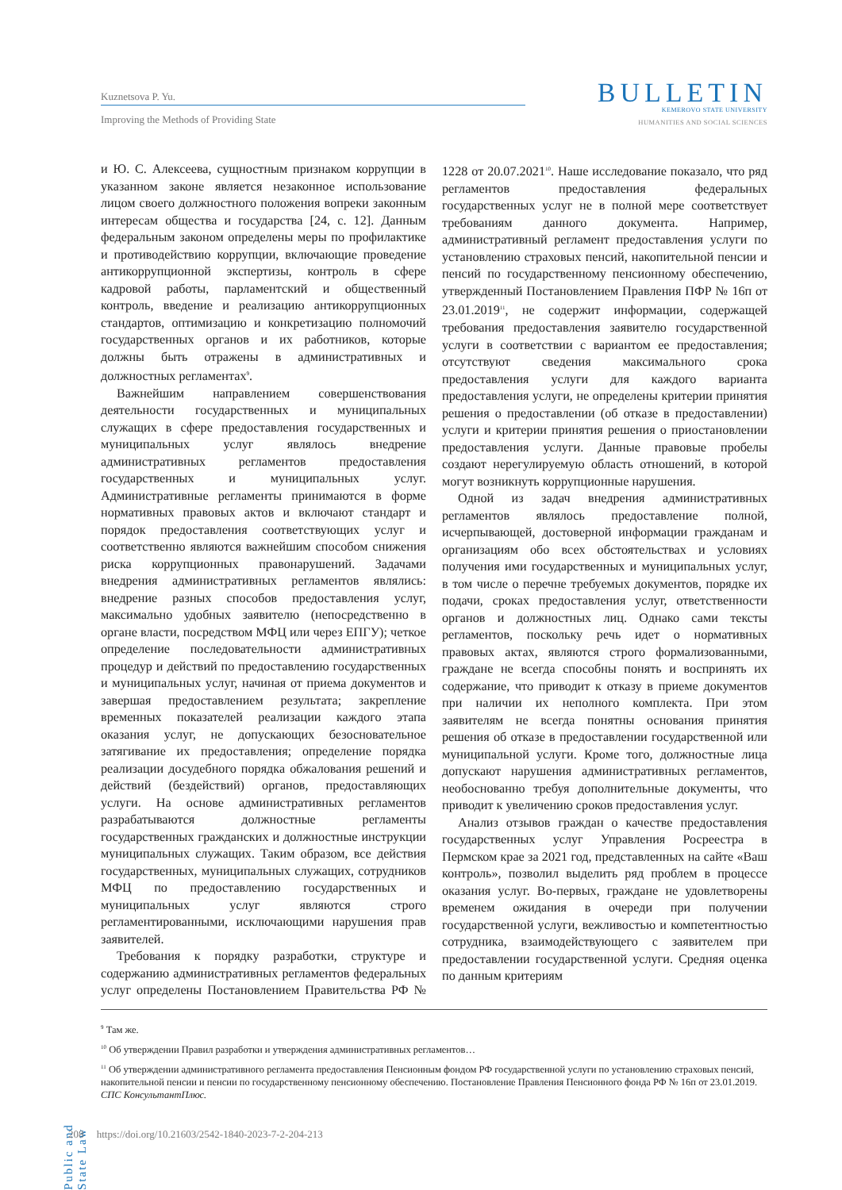Kuznetsova P. Yu.
Improving the Methods of Providing State
BULLETIN
KEMEROVO STATE UNIVERSITY
HUMANITIES AND SOCIAL SCIENCES
и Ю. С. Алексеева, сущностным признаком коррупции в указанном законе является незаконное использование лицом своего должностного положения вопреки законным интересам общества и государства [24, с. 12]. Данным федеральным законом определены меры по профилактике и противодействию коррупции, включающие проведение антикоррупционной экспертизы, контроль в сфере кадровой работы, парламентский и общественный контроль, введение и реализацию антикоррупционных стандартов, оптимизацию и конкретизацию полномочий государственных органов и их работников, которые должны быть отражены в административных и должностных регламентах<sup>9</sup>.
Важнейшим направлением совершенствования деятельности государственных и муниципальных служащих в сфере предоставления государственных и муниципальных услуг являлось внедрение административных регламентов предоставления государственных и муниципальных услуг. Административные регламенты принимаются в форме нормативных правовых актов и включают стандарт и порядок предоставления соответствующих услуг и соответственно являются важнейшим способом снижения риска коррупционных правонарушений. Задачами внедрения административных регламентов являлись: внедрение разных способов предоставления услуг, максимально удобных заявителю (непосредственно в органе власти, посредством МФЦ или через ЕПГУ); четкое определение последовательности административных процедур и действий по предоставлению государственных и муниципальных услуг, начиная от приема документов и завершая предоставлением результата; закрепление временных показателей реализации каждого этапа оказания услуг, не допускающих безосновательное затягивание их предоставления; определение порядка реализации досудебного порядка обжалования решений и действий (бездействий) органов, предоставляющих услуги. На основе административных регламентов разрабатываются должностные регламенты государственных гражданских и должностные инструкции муниципальных служащих. Таким образом, все действия государственных, муниципальных служащих, сотрудников МФЦ по предоставлению государственных и муниципальных услуг являются строго регламентированными, исключающими нарушения прав заявителей.
Требования к порядку разработки, структуре и содержанию административных регламентов федеральных услуг определены Постановлением Правительства РФ № 1228 от 20.07.2021<sup>10</sup>. Наше исследование показало, что ряд регламентов предоставления федеральных государственных услуг не в полной мере соответствует требованиям данного документа. Например, административный регламент предоставления услуги по установлению страховых пенсий, накопительной пенсии и пенсий по государственному пенсионному обеспечению, утвержденный Постановлением Правления ПФР № 16п от 23.01.2019<sup>11</sup>, не содержит информации, содержащей требования предоставления заявителю государственной услуги в соответствии с вариантом ее предоставления; отсутствуют сведения максимального срока предоставления услуги для каждого варианта предоставления услуги, не определены критерии принятия решения о предоставлении (об отказе в предоставлении) услуги и критерии принятия решения о приостановлении предоставления услуги. Данные правовые пробелы создают нерегулируемую область отношений, в которой могут возникнуть коррупционные нарушения.
Одной из задач внедрения административных регламентов являлось предоставление полной, исчерпывающей, достоверной информации гражданам и организациям обо всех обстоятельствах и условиях получения ими государственных и муниципальных услуг, в том числе о перечне требуемых документов, порядке их подачи, сроках предоставления услуг, ответственности органов и должностных лиц. Однако сами тексты регламентов, поскольку речь идет о нормативных правовых актах, являются строго формализованными, граждане не всегда способны понять и воспринять их содержание, что приводит к отказу в приеме документов при наличии их неполного комплекта. При этом заявителям не всегда понятны основания принятия решения об отказе в предоставлении государственной или муниципальной услуги. Кроме того, должностные лица допускают нарушения административных регламентов, необоснованно требуя дополнительные документы, что приводит к увеличению сроков предоставления услуг.
Анализ отзывов граждан о качестве предоставления государственных услуг Управления Росреестра в Пермском крае за 2021 год, представленных на сайте «Ваш контроль», позволил выделить ряд проблем в процессе оказания услуг. Во-первых, граждане не удовлетворены временем ожидания в очереди при получении государственной услуги, вежливостью и компетентностью сотрудника, взаимодействующего с заявителем при предоставлении государственной услуги. Средняя оценка по данным критериям
<sup>9</sup> Там же.
<sup>10</sup> Об утверждении Правил разработки и утверждения административных регламентов…
<sup>11</sup> Об утверждении административного регламента предоставления Пенсионным фондом РФ государственной услуги по установлению страховых пенсий, накопительной пенсии и пенсии по государственному пенсионному обеспечению. Постановление Правления Пенсионного фонда РФ № 16п от 23.01.2019. СПС КонсультантПлюс.
Public and State Law
208 https://doi.org/10.21603/2542-1840-2023-7-2-204-213